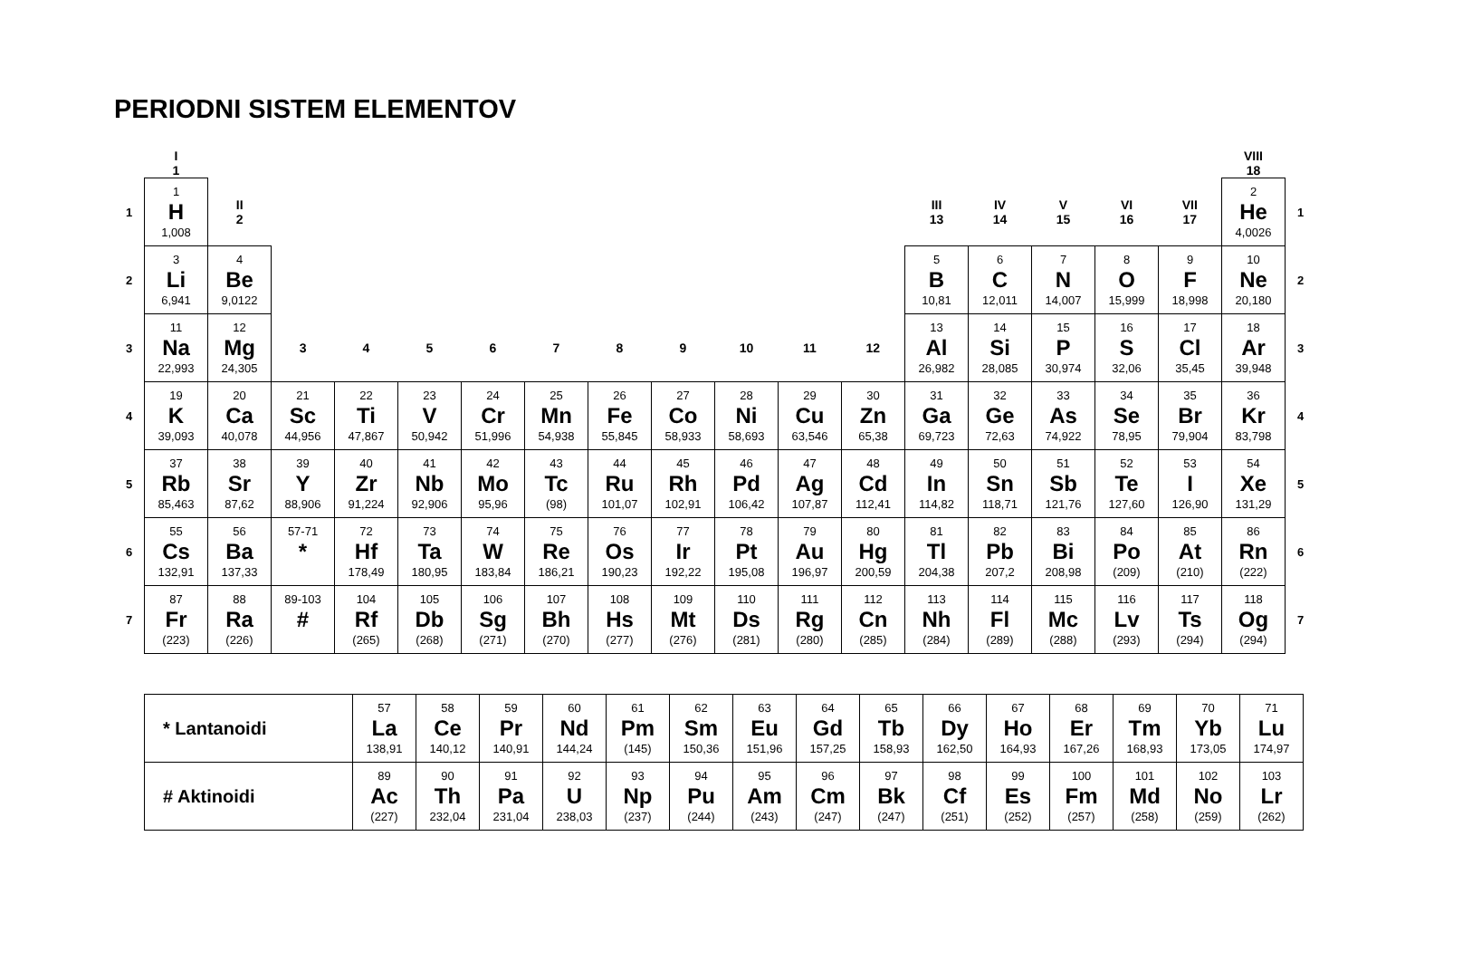PERIODNI SISTEM ELEMENTOV
| | I 1 | | | | | | | | | | | | | | | | | VIII 18 | |
| 1 | 1 H 1,008 | II 2 | | | | | | | | | | | III 13 | IV 14 | V 15 | VI 16 | VII 17 | 2 He 4,0026 | 1 |
| 2 | 3 Li 6,941 | 4 Be 9,0122 | | | | | | | | | | | 5 B 10,81 | 6 C 12,011 | 7 N 14,007 | 8 O 15,999 | 9 F 18,998 | 10 Ne 20,180 | 2 |
| 3 | 11 Na 22,993 | 12 Mg 24,305 | 3 | 4 | 5 | 6 | 7 | 8 | 9 | 10 | 11 | 12 | 13 Al 26,982 | 14 Si 28,085 | 15 P 30,974 | 16 S 32,06 | 17 Cl 35,45 | 18 Ar 39,948 | 3 |
| 4 | 19 K 39,093 | 20 Ca 40,078 | 21 Sc 44,956 | 22 Ti 47,867 | 23 V 50,942 | 24 Cr 51,996 | 25 Mn 54,938 | 26 Fe 55,845 | 27 Co 58,933 | 28 Ni 58,693 | 29 Cu 63,546 | 30 Zn 65,38 | 31 Ga 69,723 | 32 Ge 72,63 | 33 As 74,922 | 34 Se 78,95 | 35 Br 79,904 | 36 Kr 83,798 | 4 |
| 5 | 37 Rb 85,463 | 38 Sr 87,62 | 39 Y 88,906 | 40 Zr 91,224 | 41 Nb 92,906 | 42 Mo 95,96 | 43 Tc (98) | 44 Ru 101,07 | 45 Rh 102,91 | 46 Pd 106,42 | 47 Ag 107,87 | 48 Cd 112,41 | 49 In 114,82 | 50 Sn 118,71 | 51 Sb 121,76 | 52 Te 127,60 | 53 I 126,90 | 54 Xe 131,29 | 5 |
| 6 | 55 Cs 132,91 | 56 Ba 137,33 | 57-71 * | 72 Hf 178,49 | 73 Ta 180,95 | 74 W 183,84 | 75 Re 186,21 | 76 Os 190,23 | 77 Ir 192,22 | 78 Pt 195,08 | 79 Au 196,97 | 80 Hg 200,59 | 81 Tl 204,38 | 82 Pb 207,2 | 83 Bi 208,98 | 84 Po (209) | 85 At (210) | 86 Rn (222) | 6 |
| 7 | 87 Fr (223) | 88 Ra (226) | 89-103 # | 104 Rf (265) | 105 Db (268) | 106 Sg (271) | 107 Bh (270) | 108 Hs (277) | 109 Mt (276) | 110 Ds (281) | 111 Rg (280) | 112 Cn (285) | 113 Nh (284) | 114 Fl (289) | 115 Mc (288) | 116 Lv (293) | 117 Ts (294) | 118 Og (294) | 7 |
| * Lantanoidi | 57 La 138,91 | 58 Ce 140,12 | 59 Pr 140,91 | 60 Nd 144,24 | 61 Pm (145) | 62 Sm 150,36 | 63 Eu 151,96 | 64 Gd 157,25 | 65 Tb 158,93 | 66 Dy 162,50 | 67 Ho 164,93 | 68 Er 167,26 | 69 Tm 168,93 | 70 Yb 173,05 | 71 Lu 174,97 |
| # Aktinoidi | 89 Ac (227) | 90 Th 232,04 | 91 Pa 231,04 | 92 U 238,03 | 93 Np (237) | 94 Pu (244) | 95 Am (243) | 96 Cm (247) | 97 Bk (247) | 98 Cf (251) | 99 Es (252) | 100 Fm (257) | 101 Md (258) | 102 No (259) | 103 Lr (262) |